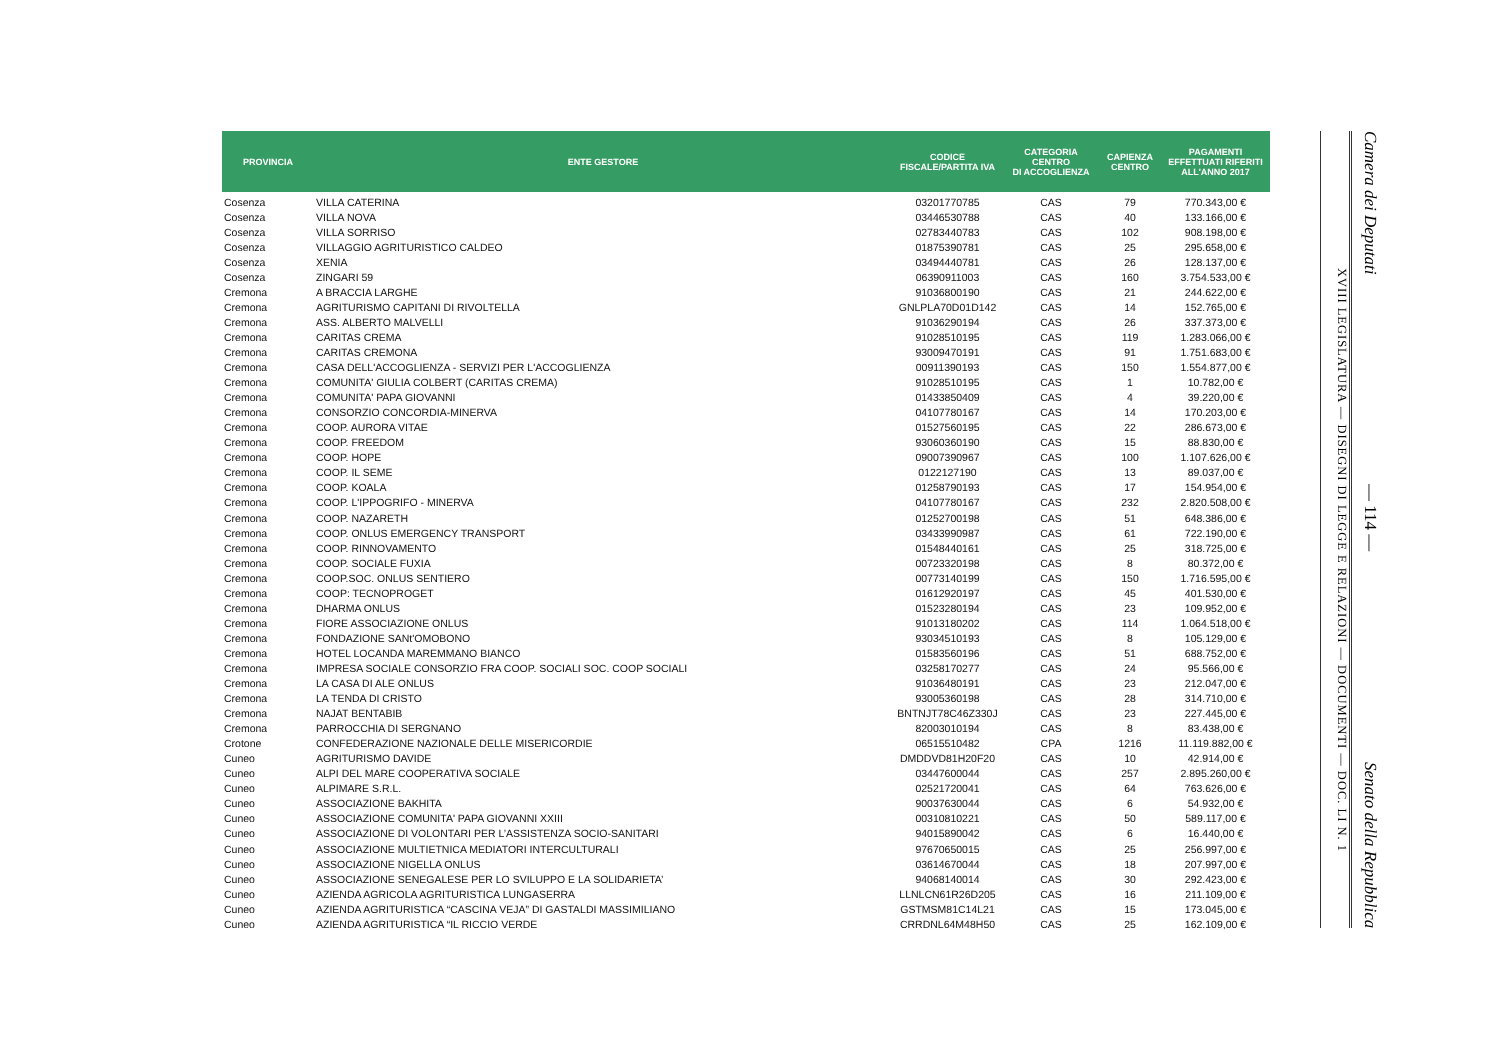| PROVINCIA | ENTE GESTORE | CODICE FISCALE/PARTITA IVA | CATEGORIA CENTRO DI ACCOGLIENZA | CAPIENZA CENTRO | PAGAMENTI EFFETTUATI RIFERITI ALL'ANNO 2017 |
| --- | --- | --- | --- | --- | --- |
| Cosenza | VILLA CATERINA | 03201770785 | CAS | 79 | 770.343,00 € |
| Cosenza | VILLA NOVA | 03446530788 | CAS | 40 | 133.166,00 € |
| Cosenza | VILLA SORRISO | 02783440783 | CAS | 102 | 908.198,00 € |
| Cosenza | VILLAGGIO AGRITURISTICO CALDEO | 01875390781 | CAS | 25 | 295.658,00 € |
| Cosenza | XENIA | 03494440781 | CAS | 26 | 128.137,00 € |
| Cosenza | ZINGARI 59 | 06390911003 | CAS | 160 | 3.754.533,00 € |
| Cremona | A BRACCIA LARGHE | 91036800190 | CAS | 21 | 244.622,00 € |
| Cremona | AGRITURISMO CAPITANI DI RIVOLTELLA | GNLPLA70D01D142 | CAS | 14 | 152.765,00 € |
| Cremona | ASS. ALBERTO MALVELLI | 91036290194 | CAS | 26 | 337.373,00 € |
| Cremona | CARITAS CREMA | 91028510195 | CAS | 119 | 1.283.066,00 € |
| Cremona | CARITAS CREMONA | 93009470191 | CAS | 91 | 1.751.683,00 € |
| Cremona | CASA DELL'ACCOGLIENZA - SERVIZI PER L'ACCOGLIENZA | 00911390193 | CAS | 150 | 1.554.877,00 € |
| Cremona | COMUNITA' GIULIA COLBERT (CARITAS CREMA) | 91028510195 | CAS | 1 | 10.782,00 € |
| Cremona | COMUNITA' PAPA GIOVANNI | 01433850409 | CAS | 4 | 39.220,00 € |
| Cremona | CONSORZIO CONCORDIA-MINERVA | 04107780167 | CAS | 14 | 170.203,00 € |
| Cremona | COOP. AURORA VITAE | 01527560195 | CAS | 22 | 286.673,00 € |
| Cremona | COOP. FREEDOM | 93060360190 | CAS | 15 | 88.830,00 € |
| Cremona | COOP. HOPE | 09007390967 | CAS | 100 | 1.107.626,00 € |
| Cremona | COOP. IL SEME | 0122127190 | CAS | 13 | 89.037,00 € |
| Cremona | COOP. KOALA | 01258790193 | CAS | 17 | 154.954,00 € |
| Cremona | COOP. L'IPPOGRIFO - MINERVA | 04107780167 | CAS | 232 | 2.820.508,00 € |
| Cremona | COOP. NAZARETH | 01252700198 | CAS | 51 | 648.386,00 € |
| Cremona | COOP. ONLUS EMERGENCY TRANSPORT | 03433990987 | CAS | 61 | 722.190,00 € |
| Cremona | COOP. RINNOVAMENTO | 01548440161 | CAS | 25 | 318.725,00 € |
| Cremona | COOP. SOCIALE FUXIA | 00723320198 | CAS | 8 | 80.372,00 € |
| Cremona | COOP.SOC. ONLUS SENTIERO | 00773140199 | CAS | 150 | 1.716.595,00 € |
| Cremona | COOP: TECNOPROGET | 01612920197 | CAS | 45 | 401.530,00 € |
| Cremona | DHARMA ONLUS | 01523280194 | CAS | 23 | 109.952,00 € |
| Cremona | FIORE ASSOCIAZIONE ONLUS | 91013180202 | CAS | 114 | 1.064.518,00 € |
| Cremona | FONDAZIONE SANt'OMOBONO | 93034510193 | CAS | 8 | 105.129,00 € |
| Cremona | HOTEL LOCANDA MAREMMANO BIANCO | 01583560196 | CAS | 51 | 688.752,00 € |
| Cremona | IMPRESA SOCIALE CONSORZIO FRA COOP. SOCIALI SOC. COOP SOCIALI | 03258170277 | CAS | 24 | 95.566,00 € |
| Cremona | LA CASA DI ALE ONLUS | 91036480191 | CAS | 23 | 212.047,00 € |
| Cremona | LA TENDA DI CRISTO | 93005360198 | CAS | 28 | 314.710,00 € |
| Cremona | NAJAT BENTABIB | BNTNJT78C46Z330J | CAS | 23 | 227.445,00 € |
| Cremona | PARROCCHIA DI SERGNANO | 82003010194 | CAS | 8 | 83.438,00 € |
| Crotone | CONFEDERAZIONE NAZIONALE DELLE MISERICORDIE | 06515510482 | CPA | 1216 | 11.119.882,00 € |
| Cuneo | AGRITURISMO DAVIDE | DMDDVD81H20F20 | CAS | 10 | 42.914,00 € |
| Cuneo | ALPI DEL MARE COOPERATIVA SOCIALE | 03447600044 | CAS | 257 | 2.895.260,00 € |
| Cuneo | ALPIMARE S.R.L. | 02521720041 | CAS | 64 | 763.626,00 € |
| Cuneo | ASSOCIAZIONE BAKHITA | 90037630044 | CAS | 6 | 54.932,00 € |
| Cuneo | ASSOCIAZIONE COMUNITA' PAPA GIOVANNI XXIII | 00310810221 | CAS | 50 | 589.117,00 € |
| Cuneo | ASSOCIAZIONE DI VOLONTARI PER L’ASSISTENZA SOCIO-SANITARI | 94015890042 | CAS | 6 | 16.440,00 € |
| Cuneo | ASSOCIAZIONE MULTIETNICA MEDIATORI INTERCULTURALI | 97670650015 | CAS | 25 | 256.997,00 € |
| Cuneo | ASSOCIAZIONE NIGELLA ONLUS | 03614670044 | CAS | 18 | 207.997,00 € |
| Cuneo | ASSOCIAZIONE SENEGALESE PER LO SVILUPPO E LA SOLIDARIETA’ | 94068140014 | CAS | 30 | 292.423,00 € |
| Cuneo | AZIENDA AGRICOLA AGRITURISTICA LUNGASERRA | LLNLCN61R26D205 | CAS | 16 | 211.109,00 € |
| Cuneo | AZIENDA AGRITURISTICA “CASCINA VEJA” DI GASTALDI MASSIMILIANO | GSTMSM81C14L21 | CAS | 15 | 173.045,00 € |
| Cuneo | AZIENDA AGRITURISTICA “IL RICCIO VERDE | CRRDNL64M48H50 | CAS | 25 | 162.109,00 € |
XVIII LEGISLATURA — DISEGNI DI LEGGE E RELAZIONI — DOCUMENTI — DOC. LI N. 1
Camera dei Deputati — 114 — Senato della Repubblica